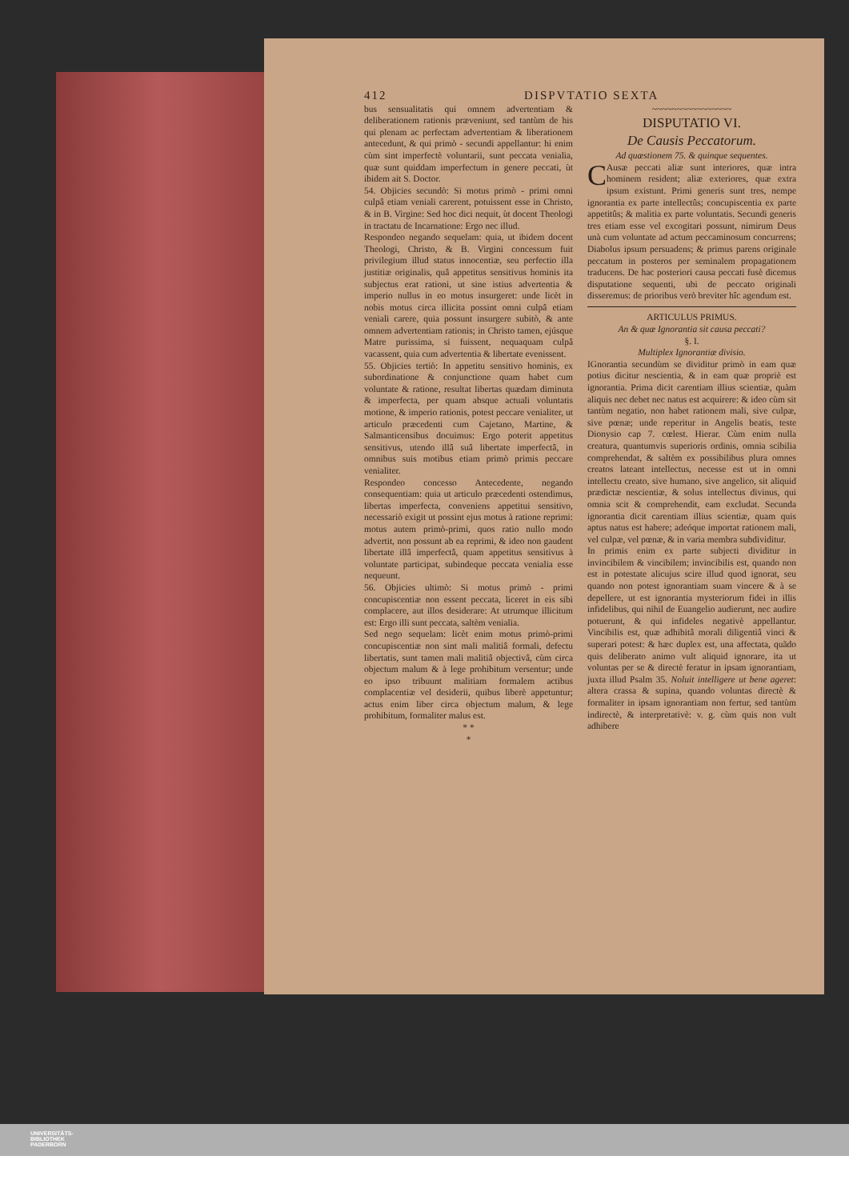412 DISPVTATIO SEXTA
bus sensualitatis qui omnem advertentiam & deliberationem rationis præveniunt, sed tantùm de his qui plenam ac perfectam advertentiam & liberationem antecedunt, & qui primò - secundi appellantur: hi enim cùm sint imperfectè voluntarii, sunt peccata venialia, quæ sunt quiddam imperfectum in genere peccati, ùt ibidem ait S. Doctor.
54. Objicies secundò: Si motus primò - primi omni culpâ etiam veniali carerent, potuissent esse in Christo, & in B. Virgine: Sed hoc dici nequit, ùt docent Theologi in tractatu de Incarnatione: Ergo nec illud.
Respondeo negando sequelam: quia, ut ibidem docent Theologi, Christo, & B. Virgini concessum fuit privilegium illud status innocentiæ, seu perfectio illa justitiæ originalis, quâ appetitus sensitivus hominis ita subjectus erat rationi, ut sine istius advertentia & imperio nullus in eo motus insurgeret: unde licèt in nobis motus circa illicita possint omni culpâ etiam veniali carere, quia possunt insurgere subitò, & ante omnem advertentiam rationis; in Christo tamen, ejúsque Matre purissima, si fuissent, nequaquam culpâ vacassent, quia cum advertentia & libertate evenissent.
55. Objicies tertiò: In appetitu sensitivo hominis, ex subordinatione & conjunctione quam habet cum voluntate & ratione, resultat libertas quædam diminuta & imperfecta, per quam absque actuali voluntatis motione, & imperio rationis, potest peccare venialiter, ut articulo præcedenti cum Cajetano, Martine, & Salmanticensibus docuimus: Ergo poterit appetitus sensitivus, utendo illâ suâ libertate imperfectâ, in omnibus suis motibus etiam primò primis peccare venialiter.
Respondeo concesso Antecedente, negando consequentiam: quia ut articulo præcedenti ostendimus, libertas imperfecta, conveniens appetitui sensitivo, necessariò exigit ut possint ejus motus à ratione reprimi: motus autem primò-primi, quos ratio nullo modo advertit, non possunt ab ea reprimi, & ideo non gaudent libertate illâ imperfectâ, quam appetitus sensitivus à voluntate participat, subindeque peccata venialia esse nequeunt.
56. Objicies ultimò: Si motus primò - primi concupiscentiæ non essent peccata, liceret in eis sibi complacere, aut illos desiderare: At utrumque illicitum est: Ergo illi sunt peccata, saltèm venialia.
Sed nego sequelam: licèt enim motus primò-primi concupiscentiæ non sint mali malitiâ formali, defectu libertatis, sunt tamen mali malitiâ objectivâ, cùm circa objectum malum & à lege prohibitum versentur; unde eo ipso tribuunt malitiam formalem actibus complacentiæ vel desiderii, quibus liberè appetuntur; actus enim liber circa objectum malum, & lege prohibitum, formaliter malus est.
* *
*
~~~~~~~~~~~~~~~~
DISPUTATIO VI.
De Causis Peccatorum.
Ad quæstionem 75. & quinque sequentes.
CAusæ peccati aliæ sunt interiores, quæ intra hominem resident; aliæ exteriores, quæ extra ipsum existunt. Primi generis sunt tres, nempe ignorantia ex parte intellectûs; concupiscentia ex parte appetitûs; & malitia ex parte voluntatis. Secundi generis tres etiam esse vel excogitari possunt, nimirum Deus unà cum voluntate ad actum peccaminosum concurrens; Diabolus ipsum persuadens; & primus parens originale peccatum in posteros per seminalem propagationem traducens. De hac posteriori causa peccati fusè dicemus disputatione sequenti, ubi de peccato originali disseremus: de prioribus verò breviter hîc agendum est.
ARTICULUS PRIMUS.
An & quæ Ignorantia sit causa peccati?
§. I.
Multiplex Ignorantiæ divisio.
IGnorantia secundùm se dividitur primò in eam quæ potius dicitur nescientia, & in eam quæ propriè est ignorantia. Prima dicit carentiam illius scientiæ, quàm aliquis nec debet nec natus est acquirere: & ideo cùm sit tantùm negatio, non habet rationem mali, sive culpæ, sive pœnæ; unde reperitur in Angelis beatis, teste Dionysio cap 7. cœlest. Hierar. Cùm enim nulla creatura, quantumvis superioris ordinis, omnia scibilia comprehendat, & saltèm ex possibilibus plura omnes creatos lateant intellectus, necesse est ut in omni intellectu creato, sive humano, sive angelico, sit aliquid prædictæ nescientiæ, & solus intellectus divinus, qui omnia scit & comprehendit, eam excludat. Secunda ignorantia dicit carentiam illius scientiæ, quam quis aptus natus est habere; adeóque importat rationem mali, vel culpæ, vel pœnæ, & in varia membra subdividitur.
In primis enim ex parte subjecti dividitur in invincibilem & vincibilem; invincibilis est, quando non est in potestate alicujus scire illud quod ignorat, seu quando non potest ignorantiam suam vincere & à se depellere, ut est ignorantia mysteriorum fidei in illis infidelibus, qui nihil de Euangelio audierunt, nec audire potuerunt, & qui infideles negativè appellantur. Vincibilis est, quæ adhibitâ morali diligentiâ vinci & superari potest: & hæc duplex est, una affectata, quãdo quis deliberato animo vult aliquid ignorare, ita ut voluntas per se & directè feratur in ipsam ignorantiam, juxta illud Psalm 35. Noluit intelligere ut bene ageret: altera crassa & supina, quando voluntas directè & formaliter in ipsam ignorantiam non fertur, sed tantùm indirectè, & interpretativè: v. g. cùm quis non vult adhibere
UNIVERSITÄTS-
BIBLIOTHEK
PADERBORN